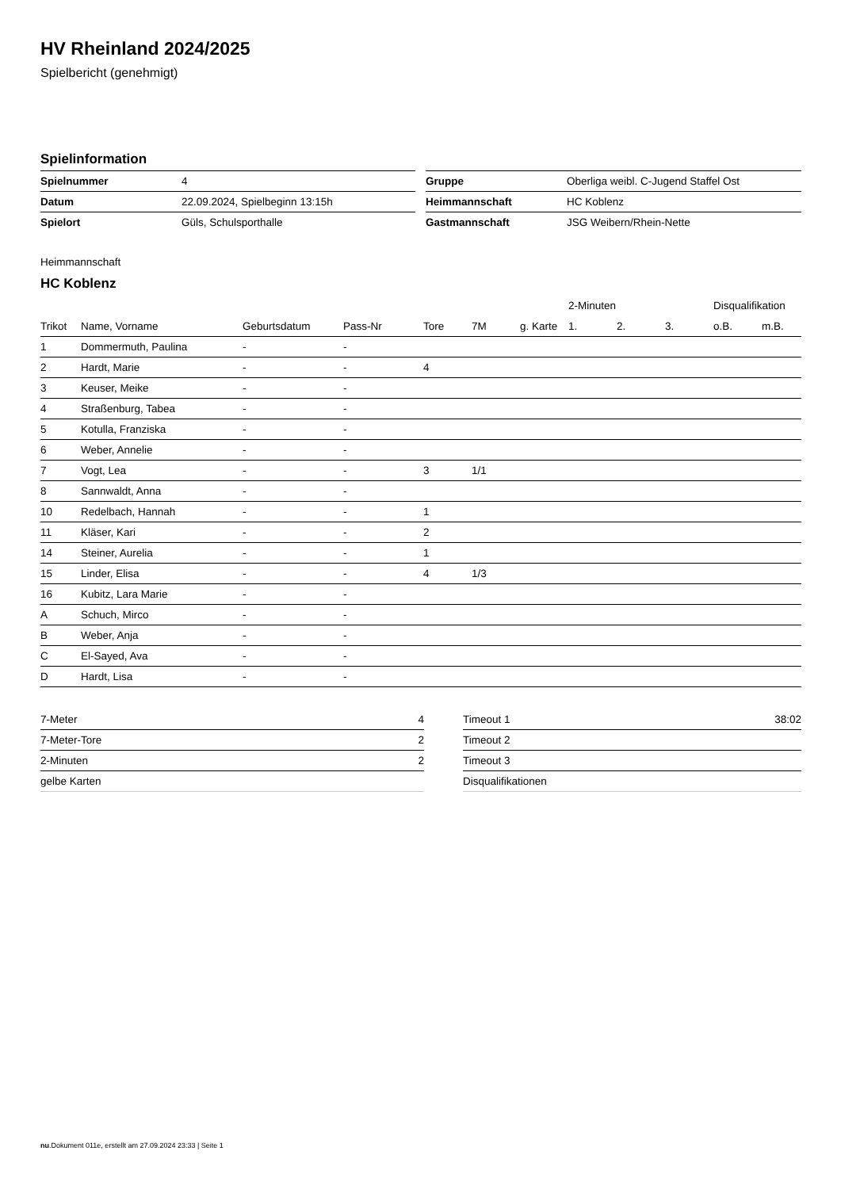HV Rheinland 2024/2025
Spielbericht (genehmigt)
Spielinformation
| Spielnummer | 4 |
| Datum | 22.09.2024, Spielbeginn 13:15h |
| Spielort | Güls, Schulsporthalle |
| Gruppe | Oberliga weibl. C-Jugend Staffel Ost |
| Heimmannschaft | HC Koblenz |
| Gastmannschaft | JSG Weibern/Rhein-Nette |
Heimmannschaft
HC Koblenz
| | | | | | | | 2-Minuten | | | Disqualifikation | |
| --- | --- | --- | --- | --- | --- | --- | --- | --- | --- | --- | --- |
| Trikot | Name, Vorname | Geburtsdatum | Pass-Nr | Tore | 7M | g. Karte | 1. | 2. | 3. | o.B. | m.B. |
| 1 | Dommermuth, Paulina | - | - | | | | | | | | |
| 2 | Hardt, Marie | - | - | 4 | | | | | | | |
| 3 | Keuser, Meike | - | - | | | | | | | | |
| 4 | Straßenburg, Tabea | - | - | | | | | | | | |
| 5 | Kotulla, Franziska | - | - | | | | | | | | |
| 6 | Weber, Annelie | - | - | | | | | | | | |
| 7 | Vogt, Lea | - | - | 3 | 1/1 | | | | | | |
| 8 | Sannwaldt, Anna | - | - | | | | | | | | |
| 10 | Redelbach, Hannah | - | - | 1 | | | | | | | |
| 11 | Kläser, Kari | - | - | 2 | | | | | | | |
| 14 | Steiner, Aurelia | - | - | 1 | | | | | | | |
| 15 | Linder, Elisa | - | - | 4 | 1/3 | | | | | | |
| 16 | Kubitz, Lara Marie | - | - | | | | | | | | |
| A | Schuch, Mirco | - | - | | | | | | | | |
| B | Weber, Anja | - | - | | | | | | | | |
| C | El-Sayed, Ava | - | - | | | | | | | | |
| D | Hardt, Lisa | - | - | | | | | | | | |
| 7-Meter | 4 |
| 7-Meter-Tore | 2 |
| 2-Minuten | 2 |
| gelbe Karten | |
| Timeout 1 | 38:02 |
| Timeout 2 | |
| Timeout 3 | |
| Disqualifikationen | |
nu.Dokument 011e, erstellt am 27.09.2024 23:33 | Seite 1